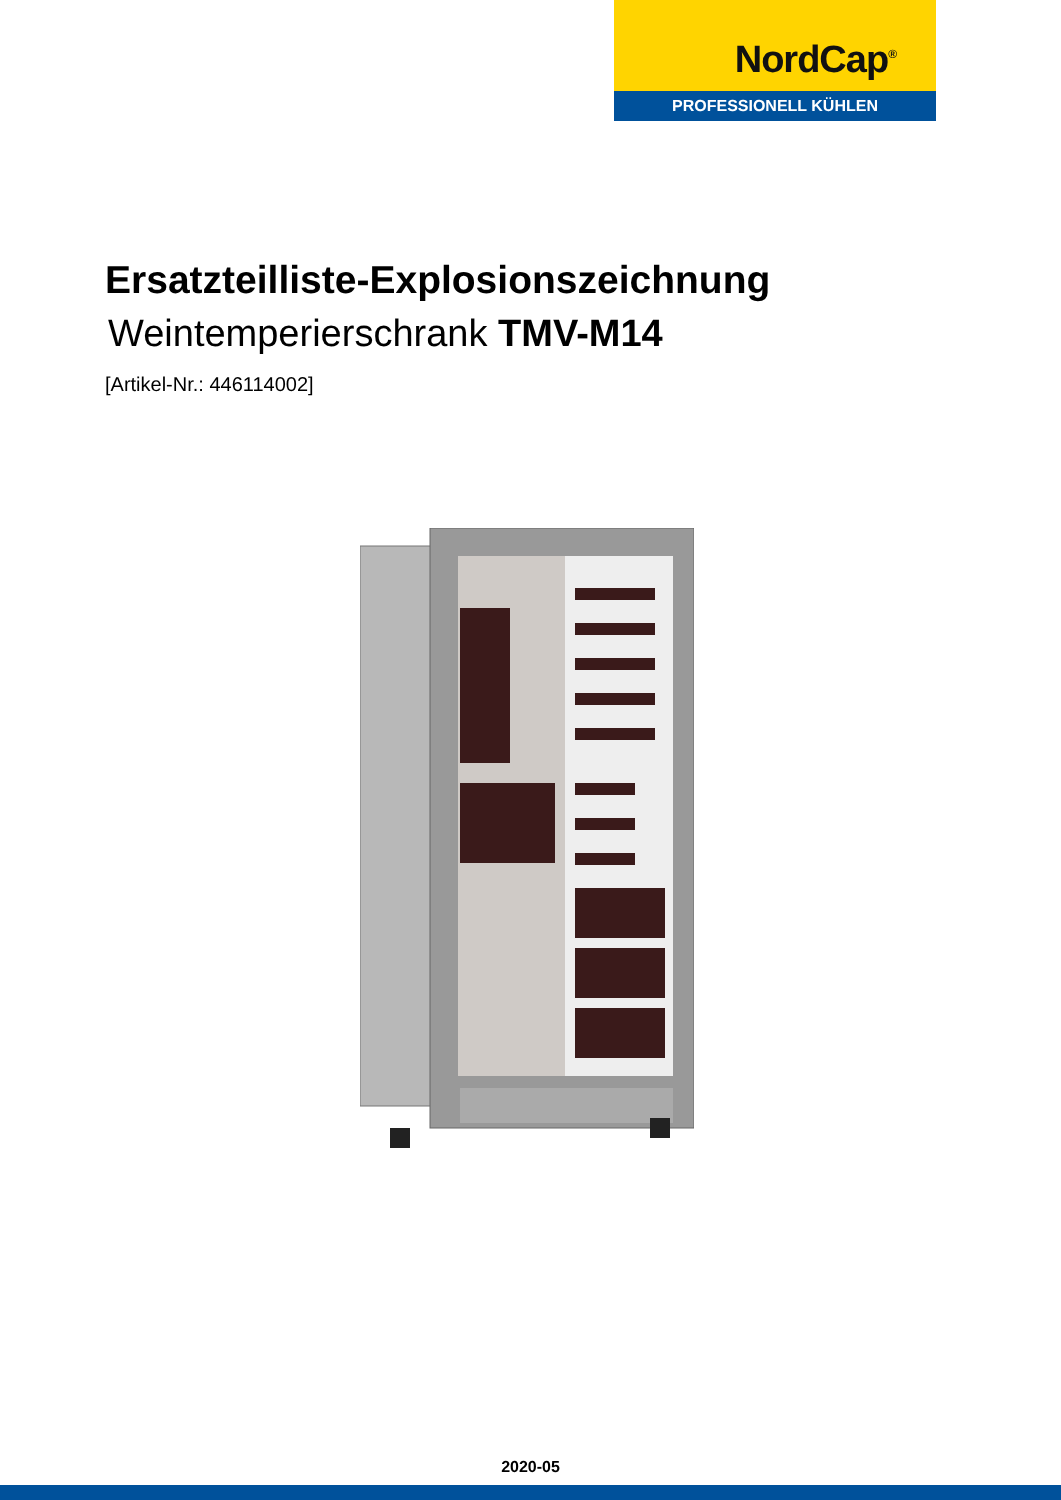NordCap<sup>®</sup>
PROFESSIONELL KÜHLEN
Ersatzteilliste-Explosionszeichnung
Weintemperierschrank TMV-M14
[Artikel-Nr.: 446114002]
2020-05